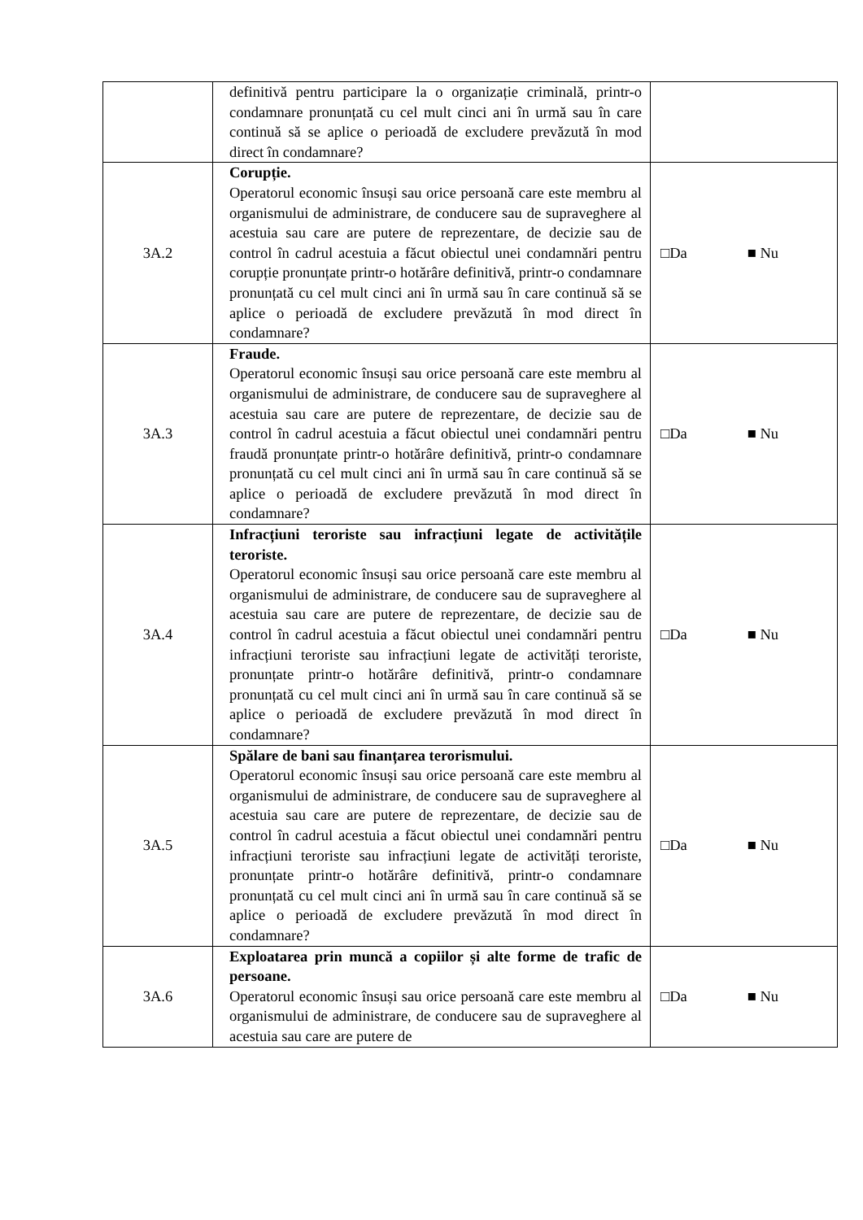| | definitivă pentru participare la o organizație criminală, printr-o condamnare pronunțată cu cel mult cinci ani în urmă sau în care continuă să se aplice o perioadă de excludere prevăzută în mod direct în condamnare? | |
| 3A.2 | Corupție. Operatorul economic însuși sau orice persoană care este membru al organismului de administrare, de conducere sau de supraveghere al acestuia sau care are putere de reprezentare, de decizie sau de control în cadrul acestuia a făcut obiectul unei condamnări pentru corupție pronunțate printr-o hotărâre definitivă, printr-o condamnare pronunțată cu cel mult cinci ani în urmă sau în care continuă să se aplice o perioadă de excludere prevăzută în mod direct în condamnare? | □Da ■ Nu |
| 3A.3 | Fraude. Operatorul economic însuși sau orice persoană care este membru al organismului de administrare, de conducere sau de supraveghere al acestuia sau care are putere de reprezentare, de decizie sau de control în cadrul acestuia a făcut obiectul unei condamnări pentru fraudă pronunțate printr-o hotărâre definitivă, printr-o condamnare pronunțată cu cel mult cinci ani în urmă sau în care continuă să se aplice o perioadă de excludere prevăzută în mod direct în condamnare? | □Da ■ Nu |
| 3A.4 | Infracțiuni teroriste sau infracțiuni legate de activitățile teroriste. Operatorul economic însuși sau orice persoană care este membru al organismului de administrare, de conducere sau de supraveghere al acestuia sau care are putere de reprezentare, de decizie sau de control în cadrul acestuia a făcut obiectul unei condamnări pentru infracțiuni teroriste sau infracțiuni legate de activități teroriste, pronunțate printr-o hotărâre definitivă, printr-o condamnare pronunțată cu cel mult cinci ani în urmă sau în care continuă să se aplice o perioadă de excludere prevăzută în mod direct în condamnare? | □Da ■ Nu |
| 3A.5 | Spălare de bani sau finanțarea terorismului. Operatorul economic însuși sau orice persoană care este membru al organismului de administrare, de conducere sau de supraveghere al acestuia sau care are putere de reprezentare, de decizie sau de control în cadrul acestuia a făcut obiectul unei condamnări pentru infracțiuni teroriste sau infracțiuni legate de activități teroriste, pronunțate printr-o hotărâre definitivă, printr-o condamnare pronunțată cu cel mult cinci ani în urmă sau în care continuă să se aplice o perioadă de excludere prevăzută în mod direct în condamnare? | □Da ■ Nu |
| 3A.6 | Exploatarea prin muncă a copiilor și alte forme de trafic de persoane. Operatorul economic însuși sau orice persoană care este membru al organismului de administrare, de conducere sau de supraveghere al acestuia sau care are putere de | □Da ■ Nu |